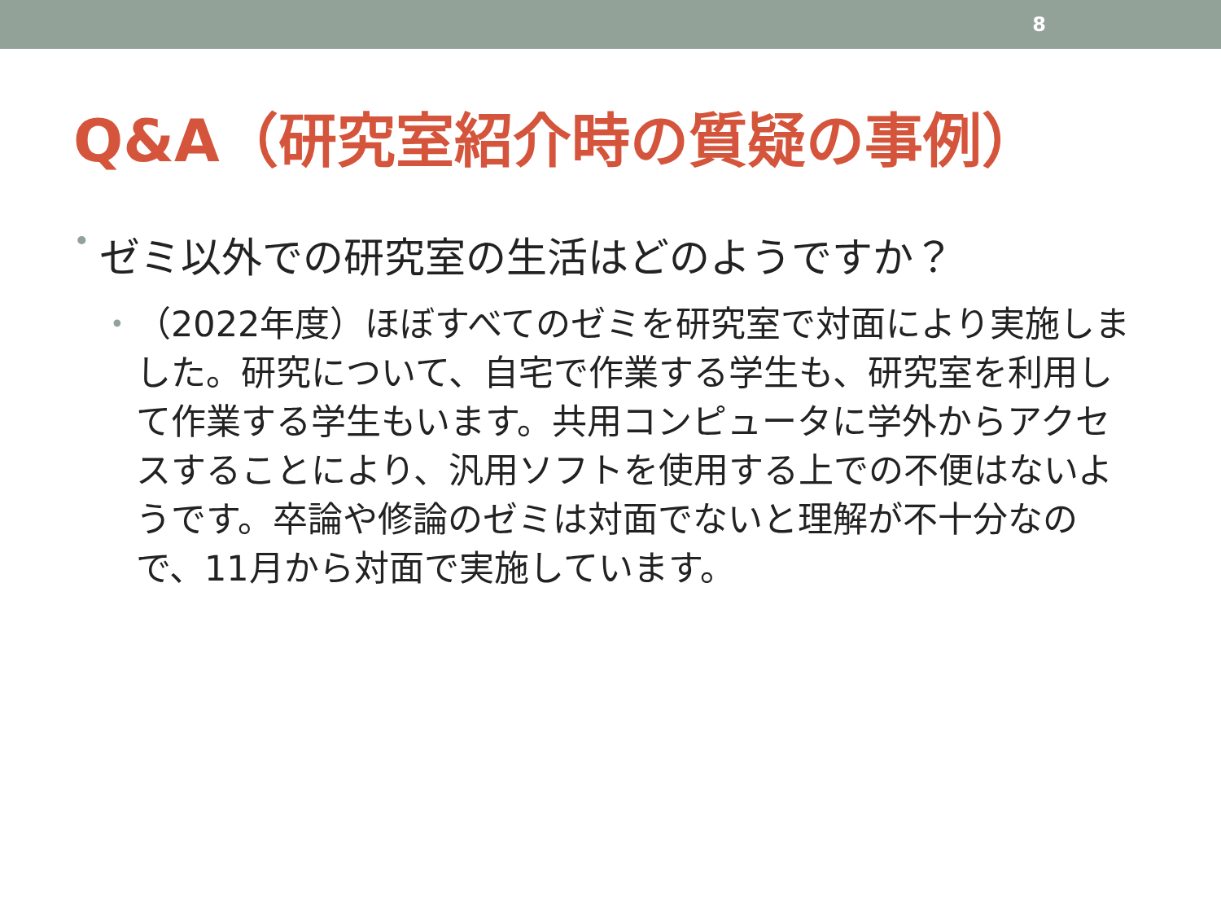8
Q&A（研究室紹介時の質疑の事例）
• ゼミ以外での研究室の生活はどのようですか？
• （2022年度）ほぼすべてのゼミを研究室で対面により実施しました。研究について、自宅で作業する学生も、研究室を利用して作業する学生もいます。共用コンピュータに学外からアクセスすることにより、汎用ソフトを使用する上での不便はないようです。卒論や修論のゼミは対面でないと理解が不十分なので、11月から対面で実施しています。